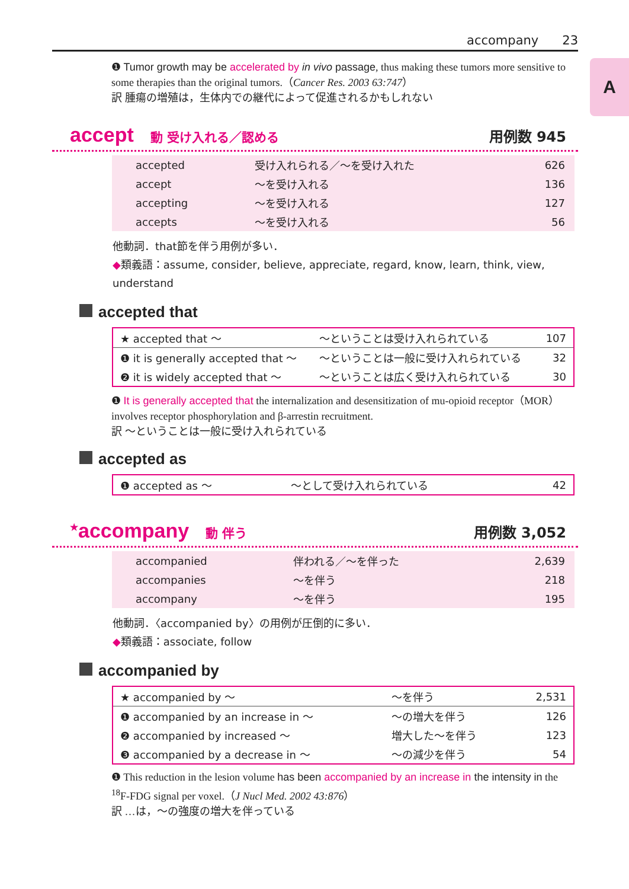accompany 23
A
❶ Tumor growth may be accelerated by in vivo passage, thus making these tumors more sensitive to some therapies than the original tumors.（Cancer Res. 2003 63:747）
訳 腫瘍の増殖は，生体内での継代によって促進されるかもしれない
accept 動 受け入れる／認める 用例数 945
| accepted | 受け入れられる／～を受け入れた | 626 |
| accept | ～を受け入れる | 136 |
| accepting | ～を受け入れる | 127 |
| accepts | ～を受け入れる | 56 |
他動詞．that節を伴う用例が多い．
◆類義語：assume, consider, believe, appreciate, regard, know, learn, think, view, understand
accepted that
| ★ accepted that ～ | ～ということは受け入れられている | 107 |
| ❶ it is generally accepted that ～ | ～ということは一般に受け入れられている | 32 |
| ❷ it is widely accepted that ～ | ～ということは広く受け入れられている | 30 |
❶ It is generally accepted that the internalization and desensitization of mu-opioid receptor（MOR）involves receptor phosphorylation and β-arrestin recruitment.
訳 ～ということは一般に受け入れられている
accepted as
| ❶ accepted as ～ | ～として受け入れられている | 42 |
<sup>★</sup>accompany 動 伴う 用例数 3,052
| accompanied | 伴われる／～を伴った | 2,639 |
| accompanies | ～を伴う | 218 |
| accompany | ～を伴う | 195 |
他動詞．〈accompanied by〉の用例が圧倒的に多い．
◆類義語：associate, follow
accompanied by
| ★ accompanied by ～ | ～を伴う | 2,531 |
| ❶ accompanied by an increase in ～ | ～の増大を伴う | 126 |
| ❷ accompanied by increased ～ | 増大した～を伴う | 123 |
| ❸ accompanied by a decrease in ～ | ～の減少を伴う | 54 |
❶ This reduction in the lesion volume has been accompanied by an increase in the intensity in the <sup>18</sup>F-FDG signal per voxel.（J Nucl Med. 2002 43:876）
訳 …は，～の強度の増大を伴っている